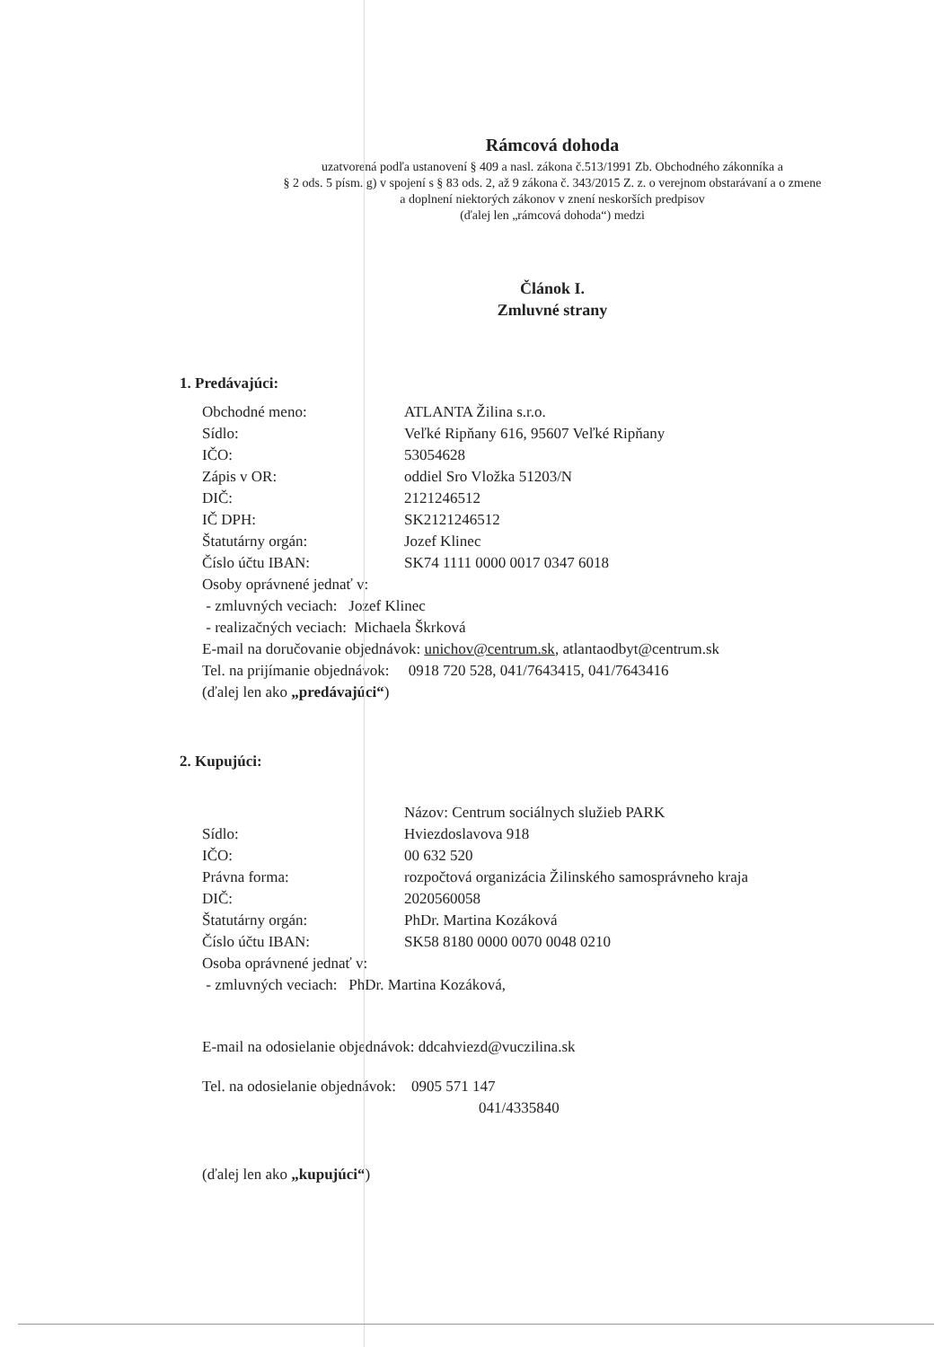Rámcová dohoda
uzatvorená podľa ustanovení § 409 a nasl. zákona č.513/1991 Zb. Obchodného zákonníka a
§ 2 ods. 5 písm. g) v spojení s § 83 ods. 2, až 9 zákona č. 343/2015 Z. z. o verejnom obstarávaní a o zmene
a doplnení niektorých zákonov v znení neskorších predpisov
(ďalej len „rámcová dohoda“) medzi
Článok I.
Zmluvné strany
1. Predávajúci:
| Obchodné meno: | ATLANTA Žilina s.r.o. |
| Sídlo: | Veľké Ripňany 616, 95607 Veľké Ripňany |
| IČO: | 53054628 |
| Zápis v OR: | oddiel Sro Vložka 51203/N |
| DIČ: | 2121246512 |
| IČ DPH: | SK2121246512 |
| Štatutárny orgán: | Jozef Klinec |
| Číslo účtu IBAN: | SK74 1111 0000 0017 0347 6018 |
Osoby oprávnené jednať v:
- zmluvných veciach: Jozef Klinec
- realizačných veciach: Michaela Škrková
E-mail na doručovanie objednávok: unichov@centrum.sk, atlantaodbyt@centrum.sk
Tel. na prijímanie objednávok: 0918 720 528, 041/7643415, 041/7643416
(ďalej len ako „predávajúci“)
2. Kupujúci:
| | Názov: Centrum sociálnych služieb PARK |
| Sídlo: | Hviezdoslavova 918 |
| IČO: | 00 632 520 |
| Právna forma: | rozpočtová organizácia Žilinského samosprávneho kraja |
| DIČ: | 2020560058 |
| Štatutárny orgán: | PhDr. Martina Kozáková |
| Číslo účtu IBAN: | SK58 8180 0000 0070 0048 0210 |
Osoba oprávnené jednať v:
- zmluvných veciach: PhDr. Martina Kozáková,
E-mail na odosielanie objednávok: ddcahviezd@vuczilina.sk
Tel. na odosielanie objednávok: 0905 571 147
041/4335840
(ďalej len ako „kupujúci“)